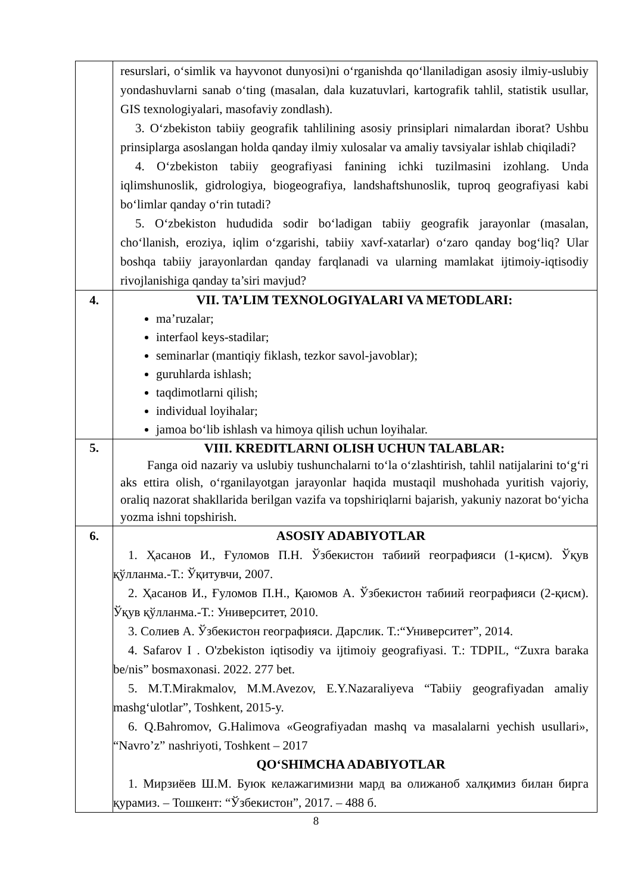| | resurslari, o‘simlik va hayvonot dunyosi)ni o‘rganishda qo‘llaniladigan asosiy ilmiy-uslubiy yondashuvlarni sanab o‘ting (masalan, dala kuzatuvlari, kartografik tahlil, statistik usullar, GIS texnologiyalari, masofaviy zondlash). 3. O‘zbekiston tabiiy geografik tahlilining asosiy prinsiplari nimalardan iborat? Ushbu prinsiplarga asoslangan holda qanday ilmiy xulosalar va amaliy tavsiyalar ishlab chiqiladi? 4. O‘zbekiston tabiiy geografiyasi fanining ichki tuzilmasini izohlang. Unda iqlimshunoslik, gidrologiya, biogeografiya, landshaftshunoslik, tuproq geografiyasi kabi bo‘limlar qanday o‘rin tutadi? 5. O‘zbekiston hududida sodir bo‘ladigan tabiiy geografik jarayonlar (masalan, cho‘llanish, eroziya, iqlim o‘zgarishi, tabiiy xavf-xatarlar) o‘zaro qanday bog‘liq? Ular boshqa tabiiy jarayonlardan qanday farqlanadi va ularning mamlakat ijtimoiy-iqtisodiy rivojlanishiga qanday ta’siri mavjud? |
| 4. | VII. TA’LIM TEXNOLOGIYALARI VA METODLARI: ma’ruzalar; interfaol keys-stadilar; seminarlar (mantiqiy fiklash, tezkor savol-javoblar); guruhlarda ishlash; taqdimotlarni qilish; individual loyihalar; jamoa bo‘lib ishlash va himoya qilish uchun loyihalar. |
| 5. | VIII. KREDITLARNI OLISH UCHUN TALABLAR: Fanga oid nazariy va uslubiy tushunchalarni to‘la o‘zlashtirish, tahlil natijalarini to‘g‘ri aks ettira olish, o‘rganilayotgan jarayonlar haqida mustaqil mushohada yuritish vajoriy, oraliq nazorat shakllarida berilgan vazifa va topshiriqlarni bajarish, yakuniy nazorat bo‘yicha yozma ishni topshirish. |
| 6. | ASOSIY ADABIYOTLAR 1. Ҳасанов И., Ғуломов П.Н. Ўзбекистон табиий географияси (1-қисм). Ўқув қўлланма.-Т.: Ўқитувчи, 2007. 2. Ҳасанов И., Ғуломов П.Н., Қаюмов А. Ўзбекистон табиий географияси (2-қисм). Ўқув қўлланма.-Т.: Университет, 2010. 3. Солиев А. Ўзбекистон географияси. Дарслик. Т.:“Университет”, 2014. 4. Safarov I . O'zbekiston iqtisodiy va ijtimoiy geografiyasi. T.: TDPIL, “Zuxra baraka be/nis” bosmaxonasi. 2022. 277 bet. 5. M.T.Mirakmalov, M.M.Avezov, E.Y.Nazaraliyeva “Tabiiy geografiyadan amaliy mashg‘ulotlar”, Toshkent, 2015-y. 6. Q.Bahromov, G.Halimova «Geografiyadan mashq va masalalarni yechish usullari», “Navro’z” nashriyoti, Toshkent – 2017 QO‘SHIMCHA ADABIYOTLAR 1. Мирзиёев Ш.М. Буюк келажагимизни мард ва олижаноб халқимиз билан бирга қурамиз. – Тошкент: “Ўзбекистон”, 2017. – 488 б. |
8